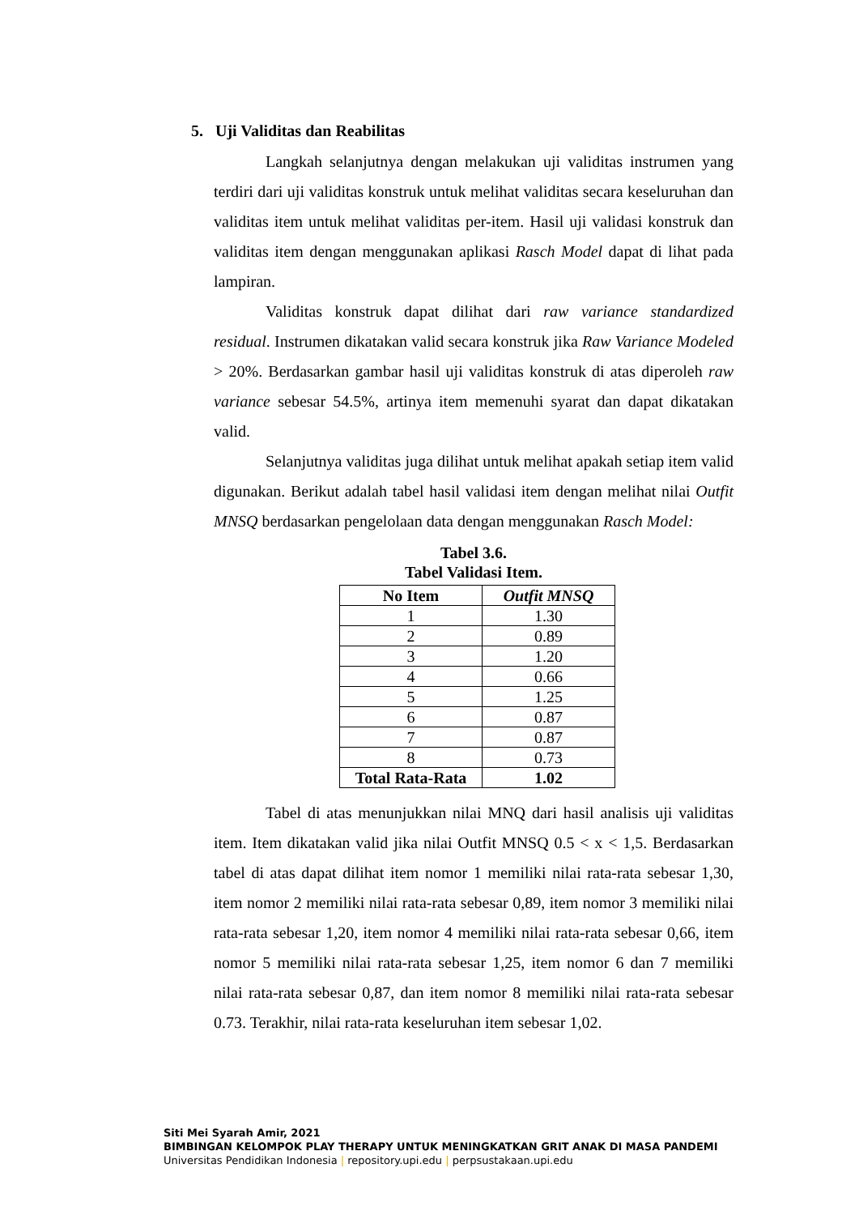5. Uji Validitas dan Reabilitas
Langkah selanjutnya dengan melakukan uji validitas instrumen yang terdiri dari uji validitas konstruk untuk melihat validitas secara keseluruhan dan validitas item untuk melihat validitas per-item. Hasil uji validasi konstruk dan validitas item dengan menggunakan aplikasi Rasch Model dapat di lihat pada lampiran.
Validitas konstruk dapat dilihat dari raw variance standardized residual. Instrumen dikatakan valid secara konstruk jika Raw Variance Modeled > 20%. Berdasarkan gambar hasil uji validitas konstruk di atas diperoleh raw variance sebesar 54.5%, artinya item memenuhi syarat dan dapat dikatakan valid.
Selanjutnya validitas juga dilihat untuk melihat apakah setiap item valid digunakan. Berikut adalah tabel hasil validasi item dengan melihat nilai Outfit MNSQ berdasarkan pengelolaan data dengan menggunakan Rasch Model:
Tabel 3.6.
Tabel Validasi Item.
| No Item | Outfit MNSQ |
| --- | --- |
| 1 | 1.30 |
| 2 | 0.89 |
| 3 | 1.20 |
| 4 | 0.66 |
| 5 | 1.25 |
| 6 | 0.87 |
| 7 | 0.87 |
| 8 | 0.73 |
| Total Rata-Rata | 1.02 |
Tabel di atas menunjukkan nilai MNQ dari hasil analisis uji validitas item. Item dikatakan valid jika nilai Outfit MNSQ 0.5 < x < 1,5. Berdasarkan tabel di atas dapat dilihat item nomor 1 memiliki nilai rata-rata sebesar 1,30, item nomor 2 memiliki nilai rata-rata sebesar 0,89, item nomor 3 memiliki nilai rata-rata sebesar 1,20, item nomor 4 memiliki nilai rata-rata sebesar 0,66, item nomor 5 memiliki nilai rata-rata sebesar 1,25, item nomor 6 dan 7 memiliki nilai rata-rata sebesar 0,87, dan item nomor 8 memiliki nilai rata-rata sebesar 0.73. Terakhir, nilai rata-rata keseluruhan item sebesar 1,02.
Siti Mei Syarah Amir, 2021
BIMBINGAN KELOMPOK PLAY THERAPY UNTUK MENINGKATKAN GRIT ANAK DI MASA PANDEMI
Universitas Pendidikan Indonesia | repository.upi.edu | perpsustakaan.upi.edu